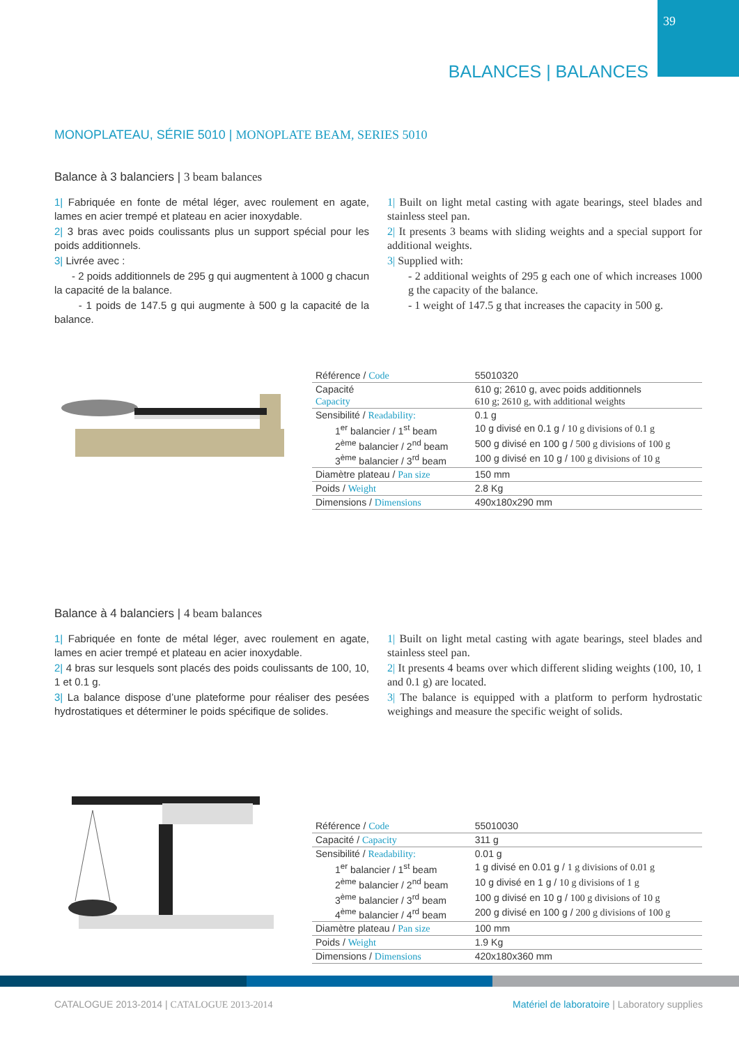39
BALANCES | BALANCES
MONOPLATEAU, SÉRIE 5010 | MONOPLATE BEAM, SERIES 5010
Balance à 3 balanciers | 3 beam balances
1| Fabriquée en fonte de métal léger, avec roulement en agate, lames en acier trempé et plateau en acier inoxydable.
2| 3 bras avec poids coulissants plus un support spécial pour les poids additionnels.
3| Livrée avec :
- 2 poids additionnels de 295 g qui augmentent à 1000 g chacun la capacité de la balance.
- 1 poids de 147.5 g qui augmente à 500 g la capacité de la balance.
1| Built on light metal casting with agate bearings, steel blades and stainless steel pan.
2| It presents 3 beams with sliding weights and a special support for additional weights.
3| Supplied with:
- 2 additional weights of 295 g each one of which increases 1000 g the capacity of the balance.
- 1 weight of 147.5 g that increases the capacity in 500 g.
| Référence / Code | 55010320 |
| Capacité | 610 g; 2610 g, avec poids additionnels |
| Capacity | 610 g; 2610 g, with additional weights |
| Sensibilité / Readability: | 0.1 g |
| 1<sup>er</sup> balancier / 1<sup>st</sup> beam | 10 g divisé en 0.1 g / 10 g divisions of 0.1 g |
| 2<sup>ème</sup> balancier / 2<sup>nd</sup> beam | 500 g divisé en 100 g / 500 g divisions of 100 g |
| 3<sup>ème</sup> balancier / 3<sup>rd</sup> beam | 100 g divisé en 10 g / 100 g divisions of 10 g |
| Diamètre plateau / Pan size | 150 mm |
| Poids / Weight | 2.8 Kg |
| Dimensions / Dimensions | 490x180x290 mm |
Balance à 4 balanciers | 4 beam balances
1| Fabriquée en fonte de métal léger, avec roulement en agate, lames en acier trempé et plateau en acier inoxydable.
2| 4 bras sur lesquels sont placés des poids coulissants de 100, 10, 1 et 0.1 g.
3| La balance dispose d’une plateforme pour réaliser des pesées hydrostatiques et déterminer le poids spécifique de solides.
1| Built on light metal casting with agate bearings, steel blades and stainless steel pan.
2| It presents 4 beams over which different sliding weights (100, 10, 1 and 0.1 g) are located.
3| The balance is equipped with a platform to perform hydrostatic weighings and measure the specific weight of solids.
| Référence / Code | 55010030 |
| Capacité / Capacity | 311 g |
| Sensibilité / Readability: | 0.01 g |
| 1<sup>er</sup> balancier / 1<sup>st</sup> beam | 1 g divisé en 0.01 g / 1 g divisions of 0.01 g |
| 2<sup>ème</sup> balancier / 2<sup>nd</sup> beam | 10 g divisé en 1 g / 10 g divisions of 1 g |
| 3<sup>ème</sup> balancier / 3<sup>rd</sup> beam | 100 g divisé en 10 g / 100 g divisions of 10 g |
| 4<sup>ème</sup> balancier / 4<sup>rd</sup> beam | 200 g divisé en 100 g / 200 g divisions of 100 g |
| Diamètre plateau / Pan size | 100 mm |
| Poids / Weight | 1.9 Kg |
| Dimensions / Dimensions | 420x180x360 mm |
CATALOGUE 2013-2014 | CATALOGUE 2013-2014
Matériel de laboratoire | Laboratory supplies